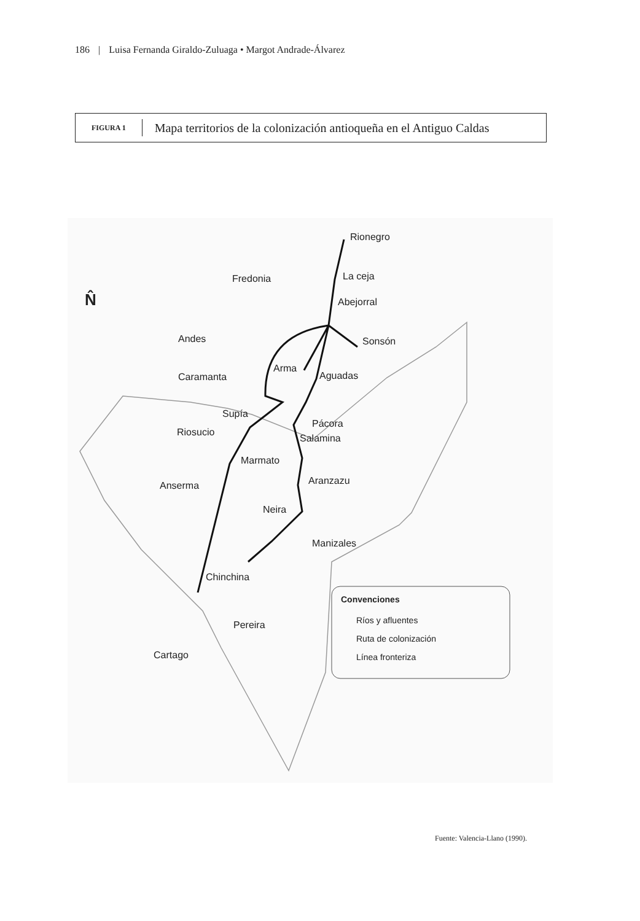186 | Luisa Fernanda Giraldo-Zuluaga • Margot Andrade-Álvarez
FIGURA 1
Mapa territorios de la colonización antioqueña en el Antiguo Caldas
Rionegro
La ceja
Fredonia
Abejorral
Sonsón
Andes
Arma
Aguadas
Caramanta
Supía
Riosucio
Pácora
Salamina
Marmato
Aranzazu
Anserma
Neira
Manizales
Chinchina
Pereira
Cartago
N̂
Convenciones
Ríos y afluentes
Ruta de colonización
Línea fronteriza
Fuente: Valencia-Llano (1990).